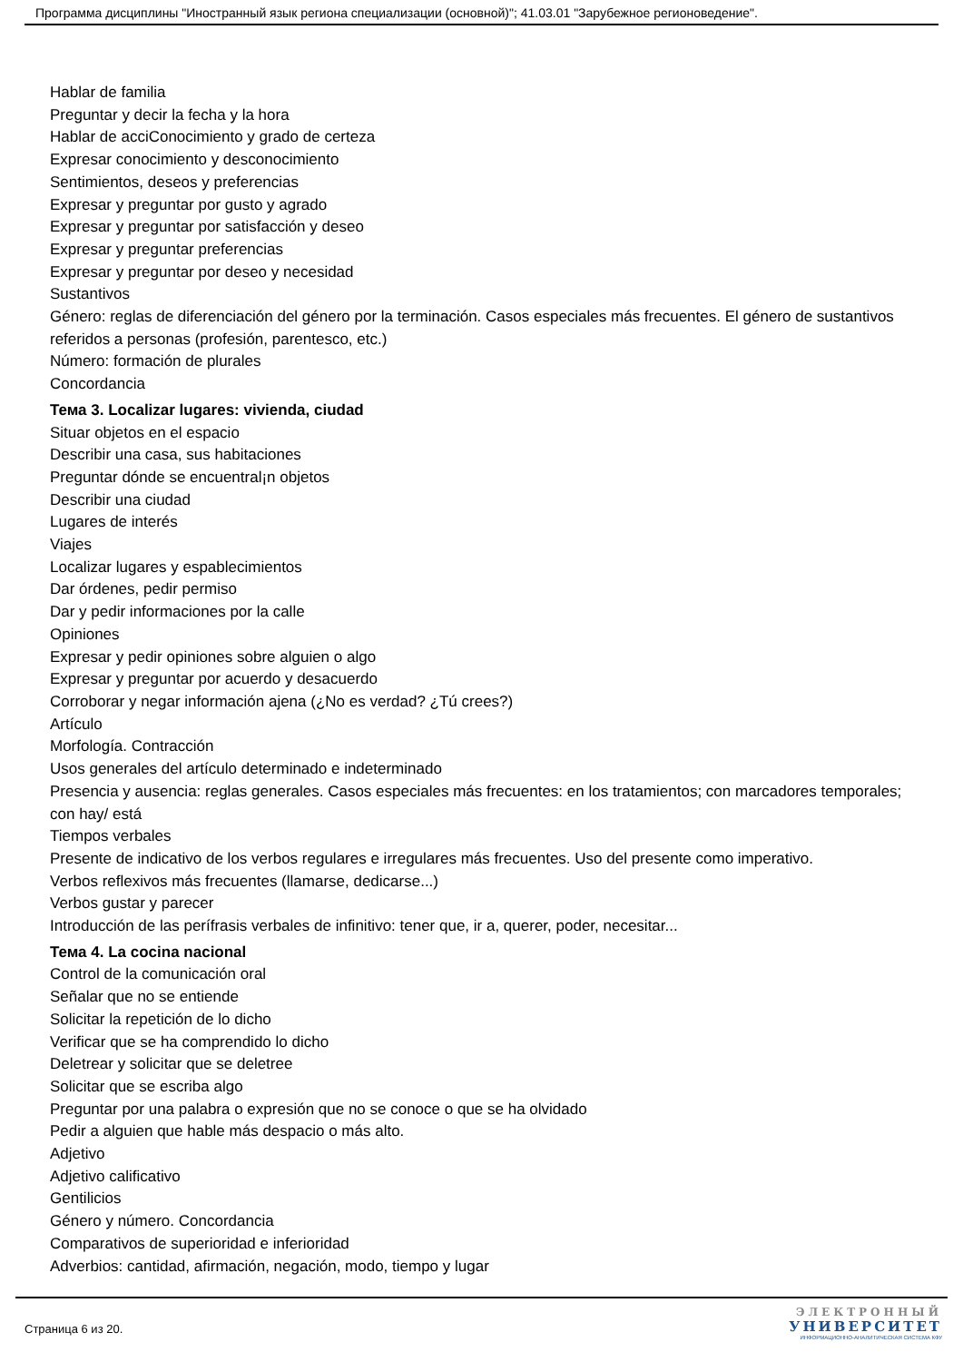Программа дисциплины "Иностранный язык региона специализации (основной)"; 41.03.01 "Зарубежное регионоведение".
Hablar de familia
Preguntar y decir la fecha y la hora
Hablar de acciConocimiento y grado de certeza
Expresar conocimiento y desconocimiento
Sentimientos, deseos y preferencias
Expresar y preguntar por gusto y agrado
Expresar y preguntar por satisfacción y deseo
Expresar y preguntar preferencias
Expresar y preguntar por deseo y necesidad
Sustantivos
Género: reglas de diferenciación del género por la terminación. Casos especiales más frecuentes. El género de sustantivos referidos a personas (profesión, parentesco, etc.)
Número: formación de plurales
Concordancia
Тема 3. Localizar lugares: vivienda, ciudad
Situar objetos en el espacio
Describir una casa, sus habitaciones
Preguntar dónde se encuentral¡n objetos
Describir una ciudad
Lugares de interés
Viajes
Localizar lugares y espablecimientos
Dar órdenes, pedir permiso
Dar y pedir informaciones por la calle
Opiniones
Expresar y pedir opiniones sobre alguien o algo
Expresar y preguntar por acuerdo y desacuerdo
Corroborar y negar información ajena (¿No es verdad? ¿Tú crees?)
Artículo
Morfología. Contracción
Usos generales del artículo determinado e indeterminado
Presencia y ausencia: reglas generales. Casos especiales más frecuentes: en los tratamientos; con marcadores temporales; con hay/ está
Tiempos verbales
Presente de indicativo de los verbos regulares e irregulares más frecuentes. Uso del presente como imperativo.
Verbos reflexivos más frecuentes (llamarse, dedicarse...)
Verbos gustar y parecer
Introducción de las perífrasis verbales de infinitivo: tener que, ir a, querer, poder, necesitar...
Тема 4. La cocina nacional
Control de la comunicación oral
Señalar que no se entiende
Solicitar la repetición de lo dicho
Verificar que se ha comprendido lo dicho
Deletrear y solicitar que se deletree
Solicitar que se escriba algo
Preguntar por una palabra o expresión que no se conoce o que se ha olvidado
Pedir a alguien que hable más despacio o más alto.
Adjetivo
Adjetivo calificativo
Gentilicios
Género y número. Concordancia
Comparativos de superioridad e inferioridad
Adverbios: cantidad, afirmación, negación, modo, tiempo y lugar
Страница 6 из 20.
ЭЛЕКТРОННЫЙ
УНИВЕРСИТЕТ
ИНФОРМАЦИОННО-АНАЛИТИЧЕСКАЯ СИСТЕМА КФУ